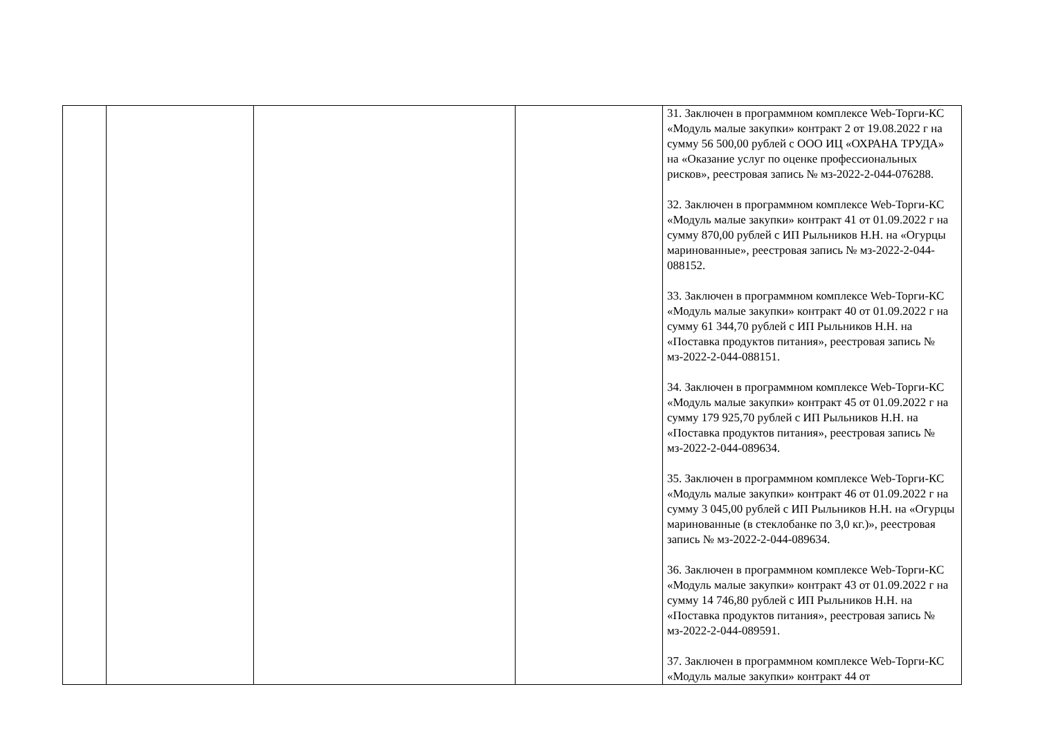| | | | | 31. Заключен в программном комплексе Web-Торги-КС «Модуль малые закупки» контракт 2 от 19.08.2022 г на сумму 56 500,00 рублей с ООО ИЦ «ОХРАНА ТРУДА» на «Оказание услуг по оценке профессиональных рисков», реестровая запись № мз-2022-2-044-076288. 32. Заключен в программном комплексе Web-Торги-КС «Модуль малые закупки» контракт 41 от 01.09.2022 г на сумму 870,00 рублей с ИП Рыльников Н.Н. на «Огурцы маринованные», реестровая запись № мз-2022-2-044-088152. 33. Заключен в программном комплексе Web-Торги-КС «Модуль малые закупки» контракт 40 от 01.09.2022 г на сумму 61 344,70 рублей с ИП Рыльников Н.Н. на «Поставка продуктов питания», реестровая запись № мз-2022-2-044-088151. 34. Заключен в программном комплексе Web-Торги-КС «Модуль малые закупки» контракт 45 от 01.09.2022 г на сумму 179 925,70 рублей с ИП Рыльников Н.Н. на «Поставка продуктов питания», реестровая запись № мз-2022-2-044-089634. 35. Заключен в программном комплексе Web-Торги-КС «Модуль малые закупки» контракт 46 от 01.09.2022 г на сумму 3 045,00 рублей с ИП Рыльников Н.Н. на «Огурцы маринованные (в стеклобанке по 3,0 кг.)», реестровая запись № мз-2022-2-044-089634. 36. Заключен в программном комплексе Web-Торги-КС «Модуль малые закупки» контракт 43 от 01.09.2022 г на сумму 14 746,80 рублей с ИП Рыльников Н.Н. на «Поставка продуктов питания», реестровая запись № мз-2022-2-044-089591. 37. Заключен в программном комплексе Web-Торги-КС «Модуль малые закупки» контракт 44 от |